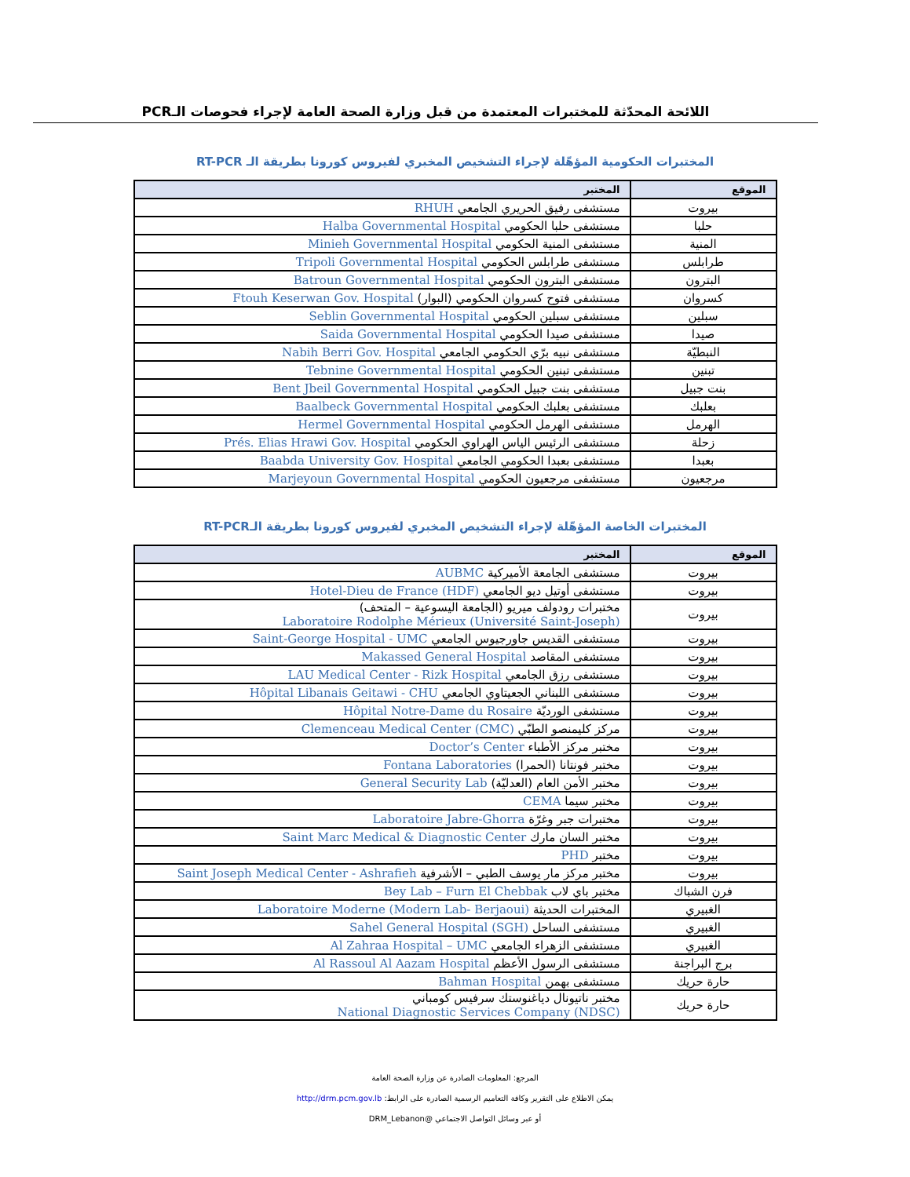اللائحة المحدّثة للمختبرات المعتمدة من قبل وزارة الصحة العامة لإجراء فحوصات الـPCR
المختبرات الحكومية المؤهّلة لإجراء التشخيص المخبري لفيروس كورونا بطريقة الـ RT-PCR
| الموقع | المختبر |
| --- | --- |
| بيروت | مستشفى رفيق الحريري الجامعي RHUH |
| حلبا | مستشفى حلبا الحكومي Halba Governmental Hospital |
| المنية | مستشفى المنية الحكومي Minieh Governmental Hospital |
| طرابلس | مستشفى طرابلس الحكومي Tripoli Governmental Hospital |
| البترون | مستشفى البترون الحكومي Batroun Governmental Hospital |
| كسروان | مستشفى فتوح كسروان الحكومي (البوار) Ftouh Keserwan Gov. Hospital |
| سبلين | مستشفى سبلين الحكومي Seblin Governmental Hospital |
| صيدا | مستشفى صيدا الحكومي Saida Governmental Hospital |
| النبطيّة | مستشفى نبيه برّي الحكومي الجامعي Nabih Berri Gov. Hospital |
| تبنين | مستشفى تبنين الحكومي Tebnine Governmental Hospital |
| بنت جبيل | مستشفى بنت جبيل الحكومي Bent Jbeil Governmental Hospital |
| بعلبك | مستشفى بعلبك الحكومي Baalbeck Governmental Hospital |
| الهرمل | مستشفى الهرمل الحكومي Hermel Governmental Hospital |
| زحلة | مستشفى الرئيس الياس الهراوي الحكومي Prés. Elias Hrawi Gov. Hospital |
| بعبدا | مستشفى بعبدا الحكومي الجامعي Baabda University Gov. Hospital |
| مرجعيون | مستشفى مرجعيون الحكومي Marjeyoun Governmental Hospital |
المختبرات الخاصة المؤهّلة لإجراء التشخيص المخبري لفيروس كورونا بطريقة الـRT-PCR
| الموقع | المختبر |
| --- | --- |
| بيروت | مستشفى الجامعة الأميركية AUBMC |
| بيروت | مستشفى أوتيل ديو الجامعي Hotel-Dieu de France (HDF) |
| بيروت | مختبرات رودولف ميريو (الجامعة اليسوعية – المتحف) Laboratoire Rodolphe Mérieux (Université Saint-Joseph) |
| بيروت | مستشفى القديس جاورجيوس الجامعي Saint-George Hospital - UMC |
| بيروت | مستشفى المقاصد Makassed General Hospital |
| بيروت | مستشفى رزق الجامعي LAU Medical Center - Rizk Hospital |
| بيروت | مستشفى اللبناني الجعيتاوي الجامعي Hôpital Libanais Geitawi - CHU |
| بيروت | مستشفى الورديّة Hôpital Notre-Dame du Rosaire |
| بيروت | مركز كليمنصو الطبّي Clemenceau Medical Center (CMC) |
| بيروت | مختبر مركز الأطباء Doctor’s Center |
| بيروت | مختبر فونتانا (الحمرا) Fontana Laboratories |
| بيروت | مختبر الأمن العام (العدليّة) General Security Lab |
| بيروت | مختبر سيما CEMA |
| بيروت | مختبرات جبر وغرّة Laboratoire Jabre-Ghorra |
| بيروت | مختبر السان مارك Saint Marc Medical & Diagnostic Center |
| بيروت | مختبر PHD |
| بيروت | مختبر مركز مار يوسف الطبي – الأشرفية Saint Joseph Medical Center - Ashrafieh |
| فرن الشباك | مختبر باي لاب Bey Lab – Furn El Chebbak |
| الغبيري | المختبرات الحديثة Laboratoire Moderne (Modern Lab- Berjaoui) |
| الغبيري | مستشفى الساحل Sahel General Hospital (SGH) |
| الغبيري | مستشفى الزهراء الجامعي Al Zahraa Hospital – UMC |
| برج البراجنة | مستشفى الرسول الأعظم Al Rassoul Al Aazam Hospital |
| حارة حريك | مستشفى بهمن Bahman Hospital |
| حارة حريك | مختبر ناتيونال دياغنوستك سرفيس كومباني National Diagnostic Services Company (NDSC) |
المرجع: المعلومات الصادرة عن وزارة الصحة العامة
يمكن الاطلاع على التقرير وكافة التعاميم الرسمية الصادرة على الرابط: http://drm.pcm.gov.lb
أو عبر وسائل التواصل الاجتماعي @DRM_Lebanon